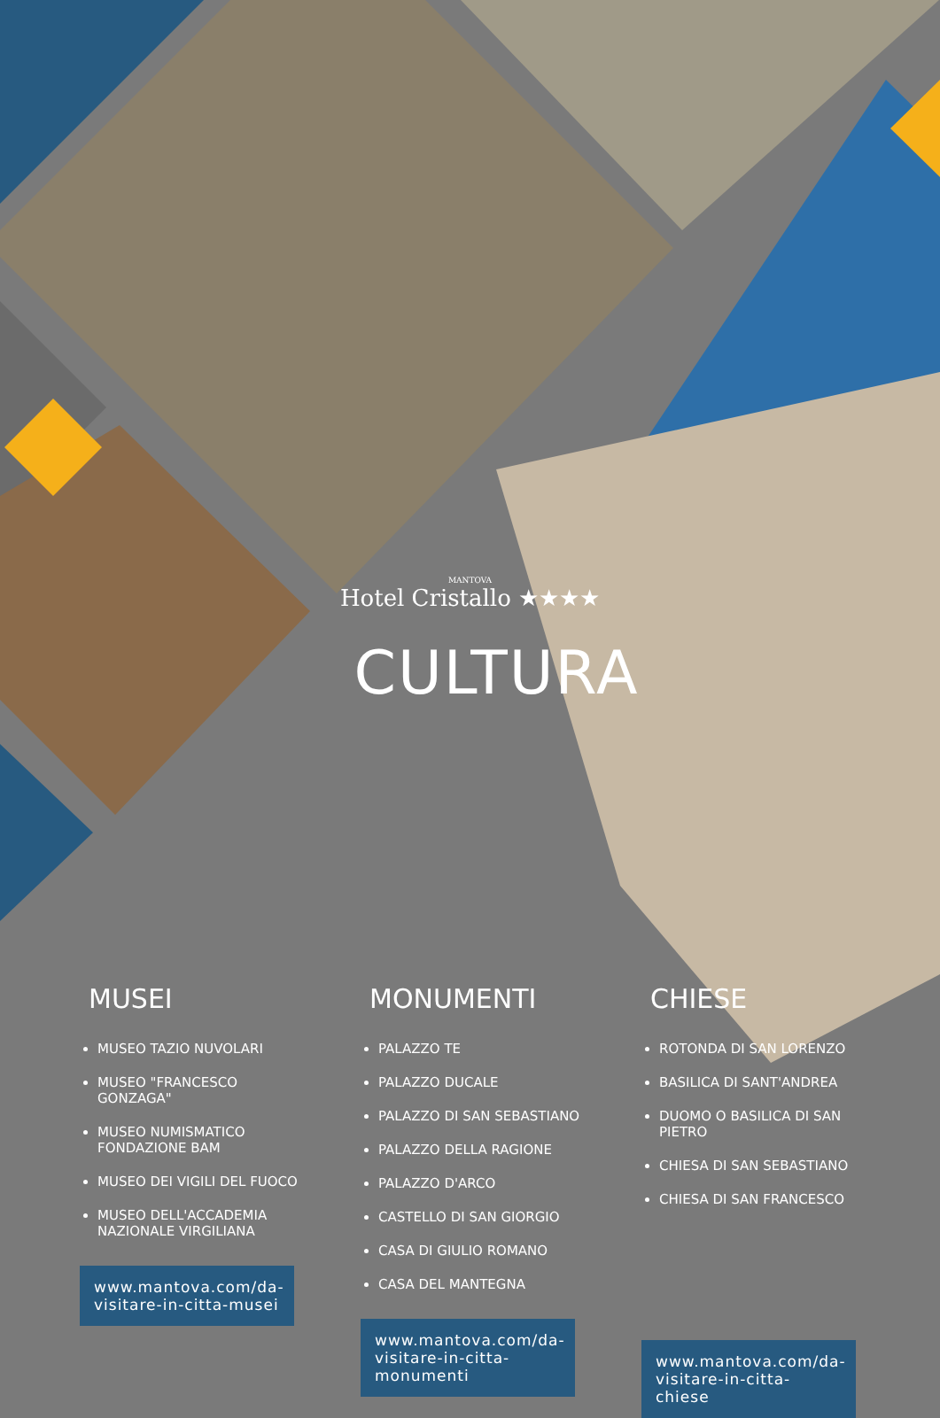MANTOVA
Hotel Cristallo ★★★★
CULTURA
MUSEI
MUSEO TAZIO NUVOLARI
MUSEO "FRANCESCO GONZAGA"
MUSEO NUMISMATICO FONDAZIONE BAM
MUSEO DEI VIGILI DEL FUOCO
MUSEO DELL'ACCADEMIA NAZIONALE VIRGILIANA
www.mantova.com/da-visitare-in-citta-musei
MONUMENTI
PALAZZO TE
PALAZZO DUCALE
PALAZZO DI SAN SEBASTIANO
PALAZZO DELLA RAGIONE
PALAZZO D'ARCO
CASTELLO DI SAN GIORGIO
CASA DI GIULIO ROMANO
CASA DEL MANTEGNA
www.mantova.com/da-visitare-in-citta-monumenti
CHIESE
ROTONDA DI SAN LORENZO
BASILICA DI SANT'ANDREA
DUOMO O BASILICA DI SAN PIETRO
CHIESA DI SAN SEBASTIANO
CHIESA DI SAN FRANCESCO
www.mantova.com/da-visitare-in-citta-chiese